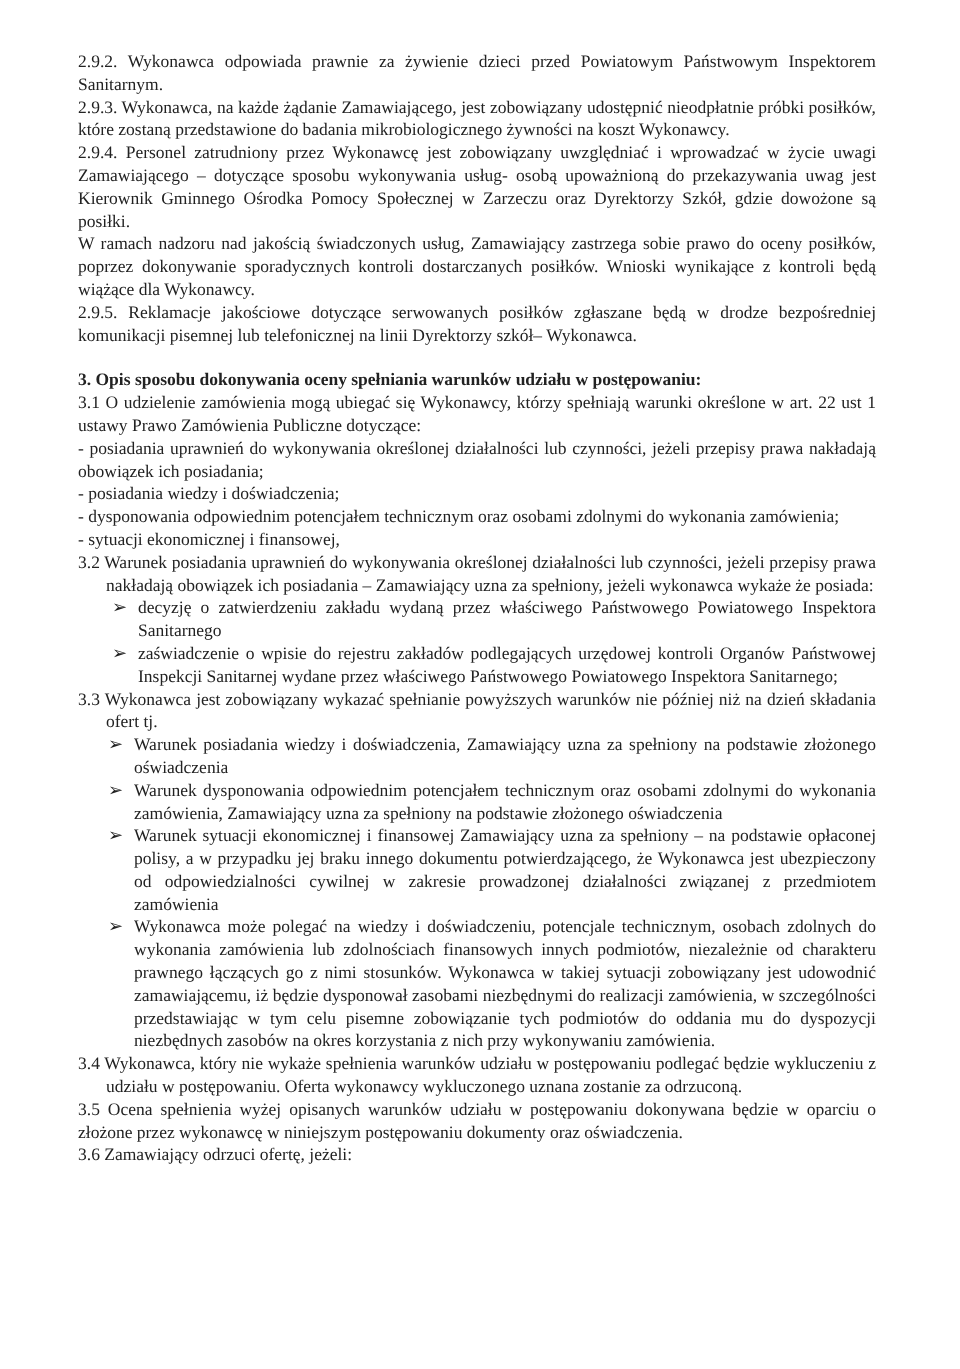2.9.2. Wykonawca odpowiada prawnie za żywienie dzieci przed Powiatowym Państwowym Inspektorem Sanitarnym.
2.9.3. Wykonawca, na każde żądanie Zamawiającego, jest zobowiązany udostępnić nieodpłatnie próbki posiłków, które zostaną przedstawione do badania mikrobiologicznego żywności na koszt Wykonawcy.
2.9.4. Personel zatrudniony przez Wykonawcę jest zobowiązany uwzględniać i wprowadzać w życie uwagi Zamawiającego – dotyczące sposobu wykonywania usług- osobą upoważnioną do przekazywania uwag jest Kierownik Gminnego Ośrodka Pomocy Społecznej w Zarzeczu oraz Dyrektorzy Szkół, gdzie dowożone są posiłki.
W ramach nadzoru nad jakością świadczonych usług, Zamawiający zastrzega sobie prawo do oceny posiłków, poprzez dokonywanie sporadycznych kontroli dostarczanych posiłków. Wnioski wynikające z kontroli będą wiążące dla Wykonawcy.
2.9.5. Reklamacje jakościowe dotyczące serwowanych posiłków zgłaszane będą w drodze bezpośredniej komunikacji pisemnej lub telefonicznej na linii Dyrektorzy szkół– Wykonawca.
3. Opis sposobu dokonywania oceny spełniania warunków udziału w postępowaniu:
3.1 O udzielenie zamówienia mogą ubiegać się Wykonawcy, którzy spełniają warunki określone w art. 22 ust 1 ustawy Prawo Zamówienia Publiczne dotyczące:
- posiadania uprawnień do wykonywania określonej działalności lub czynności, jeżeli przepisy prawa nakładają obowiązek ich posiadania;
- posiadania wiedzy i doświadczenia;
- dysponowania odpowiednim potencjałem technicznym oraz osobami zdolnymi do wykonania zamówienia;
- sytuacji ekonomicznej i finansowej,
3.2 Warunek posiadania uprawnień do wykonywania określonej działalności lub czynności, jeżeli przepisy prawa nakładają obowiązek ich posiadania – Zamawiający uzna za spełniony, jeżeli wykonawca wykaże że posiada:
➢ decyzję o zatwierdzeniu zakładu wydaną przez właściwego Państwowego Powiatowego Inspektora Sanitarnego
➢ zaświadczenie o wpisie do rejestru zakładów podlegających urzędowej kontroli Organów Państwowej Inspekcji Sanitarnej wydane przez właściwego Państwowego Powiatowego Inspektora Sanitarnego;
3.3 Wykonawca jest zobowiązany wykazać spełnianie powyższych warunków nie później niż na dzień składania ofert tj.
➢ Warunek posiadania wiedzy i doświadczenia, Zamawiający uzna za spełniony na podstawie złożonego oświadczenia
➢ Warunek dysponowania odpowiednim potencjałem technicznym oraz osobami zdolnymi do wykonania zamówienia, Zamawiający uzna za spełniony na podstawie złożonego oświadczenia
➢ Warunek sytuacji ekonomicznej i finansowej Zamawiający uzna za spełniony – na podstawie opłaconej polisy, a w przypadku jej braku innego dokumentu potwierdzającego, że Wykonawca jest ubezpieczony od odpowiedzialności cywilnej w zakresie prowadzonej działalności związanej z przedmiotem zamówienia
➢ Wykonawca może polegać na wiedzy i doświadczeniu, potencjale technicznym, osobach zdolnych do wykonania zamówienia lub zdolnościach finansowych innych podmiotów, niezależnie od charakteru prawnego łączących go z nimi stosunków. Wykonawca w takiej sytuacji zobowiązany jest udowodnić zamawiającemu, iż będzie dysponował zasobami niezbędnymi do realizacji zamówienia, w szczególności przedstawiając w tym celu pisemne zobowiązanie tych podmiotów do oddania mu do dyspozycji niezbędnych zasobów na okres korzystania z nich przy wykonywaniu zamówienia.
3.4 Wykonawca, który nie wykaże spełnienia warunków udziału w postępowaniu podlegać będzie wykluczeniu z udziału w postępowaniu. Oferta wykonawcy wykluczonego uznana zostanie za odrzuconą.
3.5 Ocena spełnienia wyżej opisanych warunków udziału w postępowaniu dokonywana będzie w oparciu o złożone przez wykonawcę w niniejszym postępowaniu dokumenty oraz oświadczenia.
3.6 Zamawiający odrzuci ofertę, jeżeli: